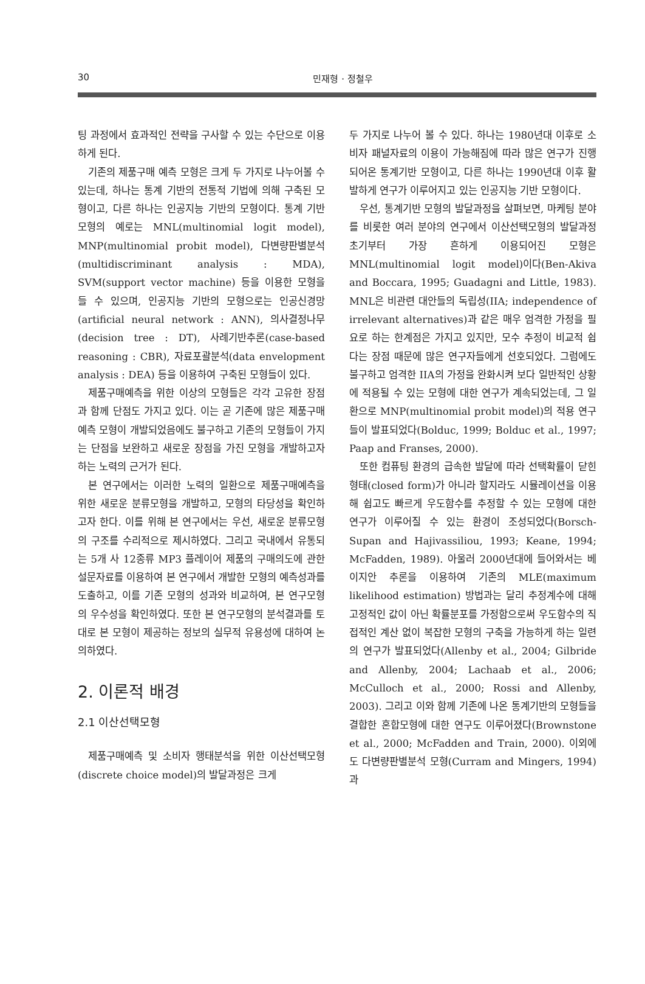30
민재형 · 정철우
팅 과정에서 효과적인 전략을 구사할 수 있는 수단으로 이용하게 된다.
기존의 제품구매 예측 모형은 크게 두 가지로 나누어볼 수 있는데, 하나는 통계 기반의 전통적 기법에 의해 구축된 모형이고, 다른 하나는 인공지능 기반의 모형이다. 통계 기반 모형의 예로는 MNL(multinomial logit model), MNP(multinomial probit model), 다변량판별분석(multidiscriminant analysis : MDA), SVM(support vector machine) 등을 이용한 모형을 들 수 있으며, 인공지능 기반의 모형으로는 인공신경망(artificial neural network : ANN), 의사결정나무(decision tree : DT), 사례기반추론(case-based reasoning : CBR), 자료포괄분석(data envelopment analysis : DEA) 등을 이용하여 구축된 모형들이 있다.
제품구매예측을 위한 이상의 모형들은 각각 고유한 장점과 함께 단점도 가지고 있다. 이는 곧 기존에 많은 제품구매예측 모형이 개발되었음에도 불구하고 기존의 모형들이 가지는 단점을 보완하고 새로운 장점을 가진 모형을 개발하고자 하는 노력의 근거가 된다.
본 연구에서는 이러한 노력의 일환으로 제품구매예측을 위한 새로운 분류모형을 개발하고, 모형의 타당성을 확인하고자 한다. 이를 위해 본 연구에서는 우선, 새로운 분류모형의 구조를 수리적으로 제시하였다. 그리고 국내에서 유통되는 5개 사 12종류 MP3 플레이어 제품의 구매의도에 관한 설문자료를 이용하여 본 연구에서 개발한 모형의 예측성과를 도출하고, 이를 기존 모형의 성과와 비교하여, 본 연구모형의 우수성을 확인하였다. 또한 본 연구모형의 분석결과를 토대로 본 모형이 제공하는 정보의 실무적 유용성에 대하여 논의하였다.
2. 이론적 배경
2.1 이산선택모형
제품구매예측 및 소비자 행태분석을 위한 이산선택모형(discrete choice model)의 발달과정은 크게
두 가지로 나누어 볼 수 있다. 하나는 1980년대 이후로 소비자 패널자료의 이용이 가능해짐에 따라 많은 연구가 진행되어온 통계기반 모형이고, 다른 하나는 1990년대 이후 활발하게 연구가 이루어지고 있는 인공지능 기반 모형이다.
우선, 통계기반 모형의 발달과정을 살펴보면, 마케팅 분야를 비롯한 여러 분야의 연구에서 이산선택모형의 발달과정 초기부터 가장 흔하게 이용되어진 모형은 MNL(multinomial logit model)이다(Ben-Akiva and Boccara, 1995; Guadagni and Little, 1983). MNL은 비관련 대안들의 독립성(IIA; independence of irrelevant alternatives)과 같은 매우 엄격한 가정을 필요로 하는 한계점은 가지고 있지만, 모수 추정이 비교적 쉽다는 장점 때문에 많은 연구자들에게 선호되었다. 그럼에도 불구하고 엄격한 IIA의 가정을 완화시켜 보다 일반적인 상황에 적용될 수 있는 모형에 대한 연구가 계속되었는데, 그 일환으로 MNP(multinomial probit model)의 적용 연구들이 발표되었다(Bolduc, 1999; Bolduc et al., 1997; Paap and Franses, 2000).
또한 컴퓨팅 환경의 급속한 발달에 따라 선택확률이 닫힌 형태(closed form)가 아니라 할지라도 시뮬레이션을 이용해 쉽고도 빠르게 우도함수를 추정할 수 있는 모형에 대한 연구가 이루어질 수 있는 환경이 조성되었다(Borsch-Supan and Hajivassiliou, 1993; Keane, 1994; McFadden, 1989). 아울러 2000년대에 들어와서는 베이지안 추론을 이용하여 기존의 MLE(maximum likelihood estimation) 방법과는 달리 추정계수에 대해 고정적인 값이 아닌 확률분포를 가정함으로써 우도함수의 직접적인 계산 없이 복잡한 모형의 구축을 가능하게 하는 일련의 연구가 발표되었다(Allenby et al., 2004; Gilbride and Allenby, 2004; Lachaab et al., 2006; McCulloch et al., 2000; Rossi and Allenby, 2003). 그리고 이와 함께 기존에 나온 통계기반의 모형들을 결합한 혼합모형에 대한 연구도 이루어졌다(Brownstone et al., 2000; McFadden and Train, 2000). 이외에도 다변량판별분석 모형(Curram and Mingers, 1994)과